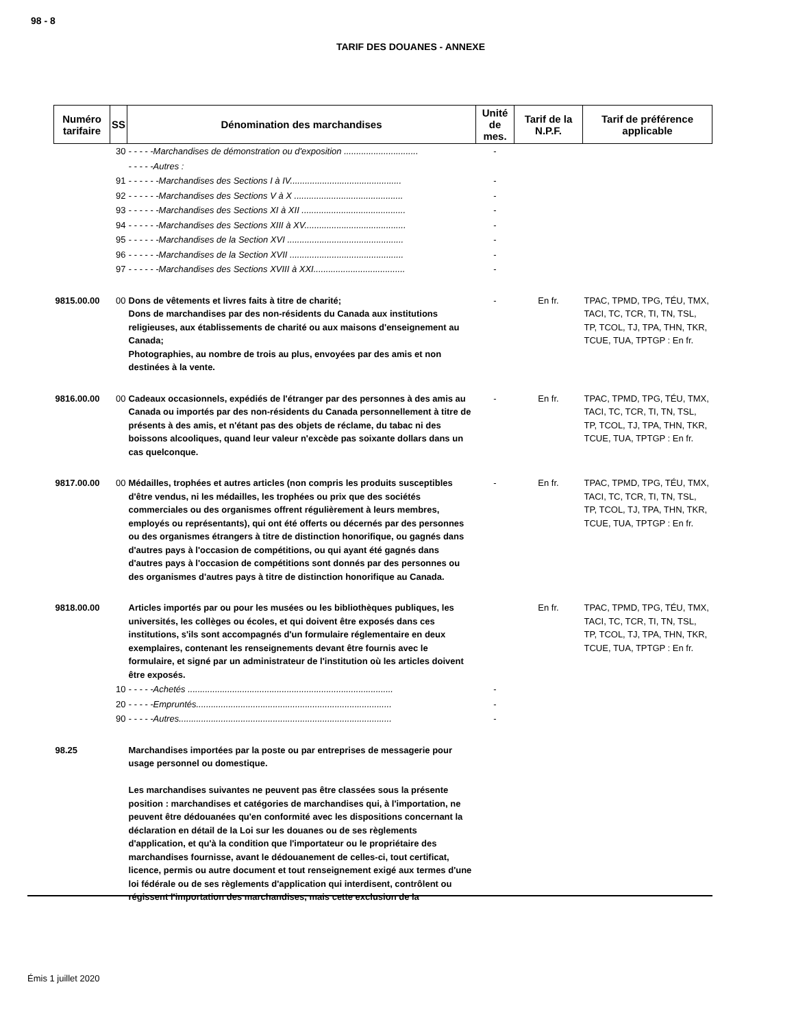98 - 8
TARIF DES DOUANES - ANNEXE
| Numéro tarifaire | SS | Dénomination des marchandises | Unité de mes. | Tarif de la N.P.F. | Tarif de préférence applicable |
| --- | --- | --- | --- | --- | --- |
| | 30 | - - - - -Marchandises de démonstration ou d'exposition .............................. | - | | |
| | | - - - - -Autres : | | | |
| | 91 | - - - - - -Marchandises des Sections I à IV............................................. | - | | |
| | 92 | - - - - - -Marchandises des Sections V à X ............................................ | - | | |
| | 93 | - - - - - -Marchandises des Sections XI à XII .......................................... | - | | |
| | 94 | - - - - - -Marchandises des Sections XIII à XV......................................... | - | | |
| | 95 | - - - - - -Marchandises de la Section XVI ............................................... | - | | |
| | 96 | - - - - - -Marchandises de la Section XVII .............................................. | - | | |
| | 97 | - - - - - -Marchandises des Sections XVIII à XXI..................................... | - | | |
| 9815.00.00 | 00 | Dons de vêtements et livres faits à titre de charité; Dons de marchandises par des non-résidents du Canada aux institutions religieuses, aux établissements de charité ou aux maisons d'enseignement au Canada; Photographies, au nombre de trois au plus, envoyées par des amis et non destinées à la vente. | - | En fr. | TPAC, TPMD, TPG, TÉU, TMX, TACI, TC, TCR, TI, TN, TSL, TP, TCOL, TJ, TPA, THN, TKR, TCUE, TUA, TPTGP : En fr. |
| 9816.00.00 | 00 | Cadeaux occasionnels, expédiés de l'étranger par des personnes à des amis au Canada ou importés par des non-résidents du Canada personnellement à titre de présents à des amis, et n'étant pas des objets de réclame, du tabac ni des boissons alcooliques, quand leur valeur n'excède pas soixante dollars dans un cas quelconque. | - | En fr. | TPAC, TPMD, TPG, TÉU, TMX, TACI, TC, TCR, TI, TN, TSL, TP, TCOL, TJ, TPA, THN, TKR, TCUE, TUA, TPTGP : En fr. |
| 9817.00.00 | 00 | Médailles, trophées et autres articles (non compris les produits susceptibles d'être vendus, ni les médailles, les trophées ou prix que des sociétés commerciales ou des organismes offrent régulièrement à leurs membres, employés ou représentants), qui ont été offerts ou décernés par des personnes ou des organismes étrangers à titre de distinction honorifique, ou gagnés dans d'autres pays à l'occasion de compétitions, ou qui ayant été gagnés dans d'autres pays à l'occasion de compétitions sont donnés par des personnes ou des organismes d'autres pays à titre de distinction honorifique au Canada. | - | En fr. | TPAC, TPMD, TPG, TÉU, TMX, TACI, TC, TCR, TI, TN, TSL, TP, TCOL, TJ, TPA, THN, TKR, TCUE, TUA, TPTGP : En fr. |
| 9818.00.00 | | Articles importés par ou pour les musées ou les bibliothèques publiques, les universités, les collèges ou écoles, et qui doivent être exposés dans ces institutions, s'ils sont accompagnés d'un formulaire réglementaire en deux exemplaires, contenant les renseignements devant être fournis avec le formulaire, et signé par un administrateur de l'institution où les articles doivent être exposés. | | En fr. | TPAC, TPMD, TPG, TÉU, TMX, TACI, TC, TCR, TI, TN, TSL, TP, TCOL, TJ, TPA, THN, TKR, TCUE, TUA, TPTGP : En fr. |
| | 10 | - - - - -Achetés ................................................................................... | - | | |
| | 20 | - - - - -Empruntés............................................................................... | - | | |
| | 90 | - - - - -Autres...................................................................................... | - | | |
| 98.25 | | Marchandises importées par la poste ou par entreprises de messagerie pour usage personnel ou domestique. Les marchandises suivantes ne peuvent pas être classées sous la présente position : marchandises et catégories de marchandises qui, à l'importation, ne peuvent être dédouanées qu'en conformité avec les dispositions concernant la déclaration en détail de la Loi sur les douanes ou de ses règlements d'application, et qu'à la condition que l'importateur ou le propriétaire des marchandises fournisse, avant le dédouanement de celles-ci, tout certificat, licence, permis ou autre document et tout renseignement exigé aux termes d'une loi fédérale ou de ses règlements d'application qui interdisent, contrôlent ou régissent l'importation des marchandises, mais cette exclusion de la | | | |
Émis 1 juillet 2020